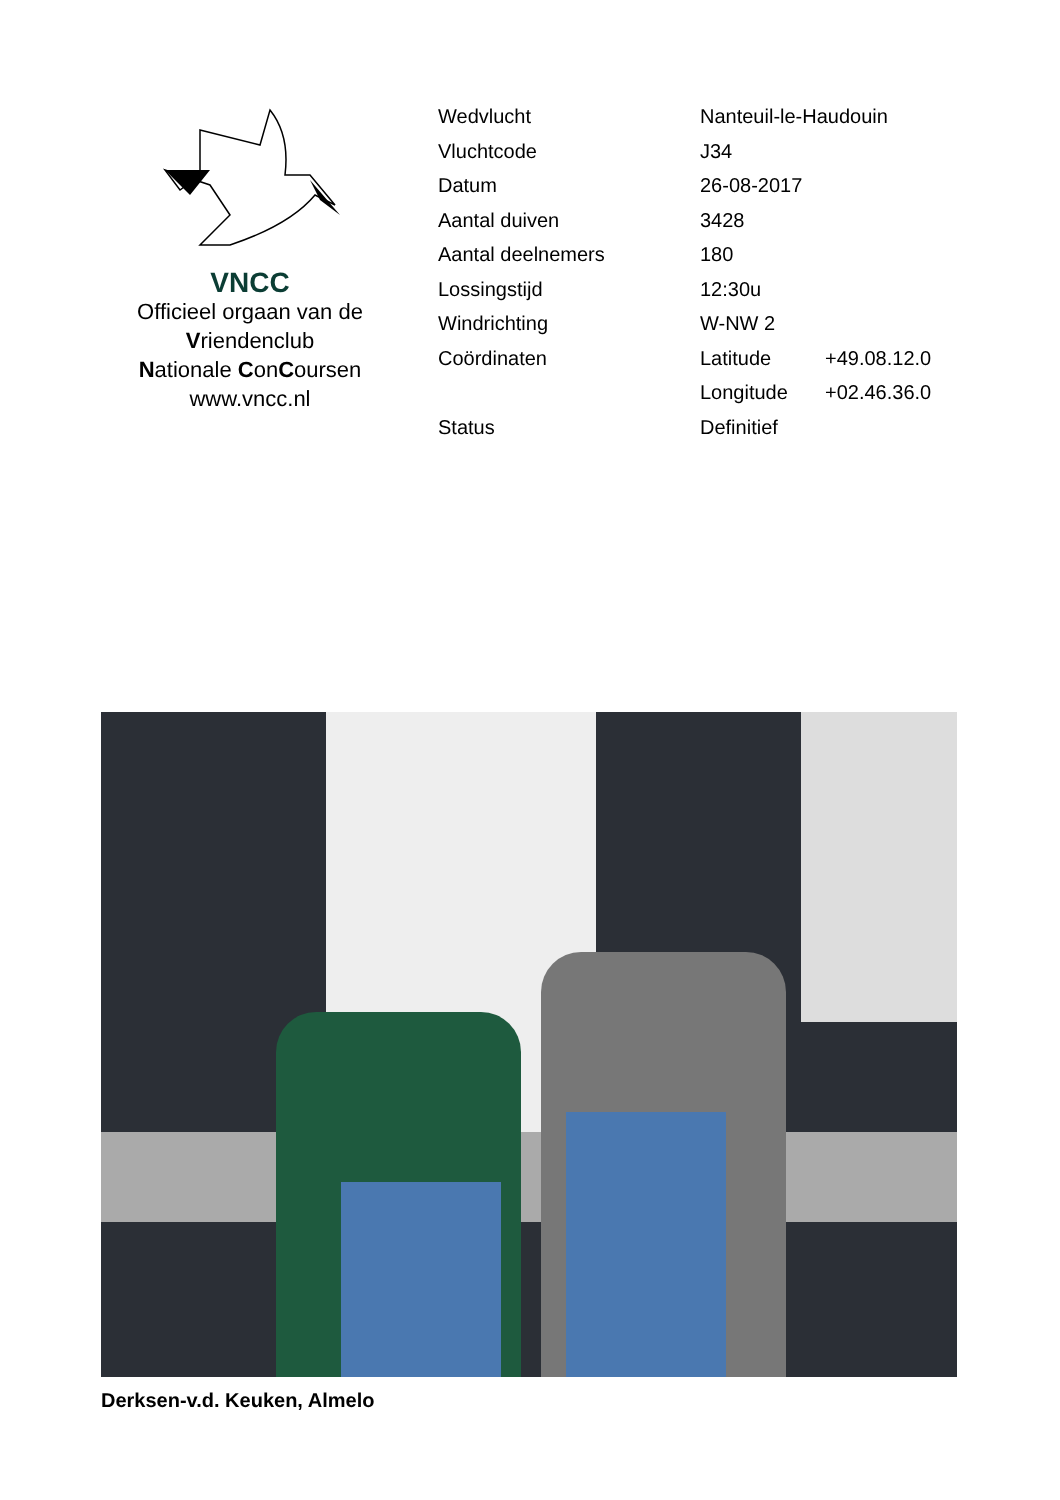VNCC
Officieel orgaan van de
Vriendenclub
Nationale ConCoursen
www.vncc.nl
| Wedvlucht | Nanteuil-le-Haudouin | |
| Vluchtcode | J34 | |
| Datum | 26-08-2017 | |
| Aantal duiven | 3428 | |
| Aantal deelnemers | 180 | |
| Lossingstijd | 12:30u | |
| Windrichting | W-NW 2 | |
| Coördinaten | Latitude | +49.08.12.0 |
| | Longitude | +02.46.36.0 |
| Status | Definitief | |
Derksen-v.d. Keuken, Almelo